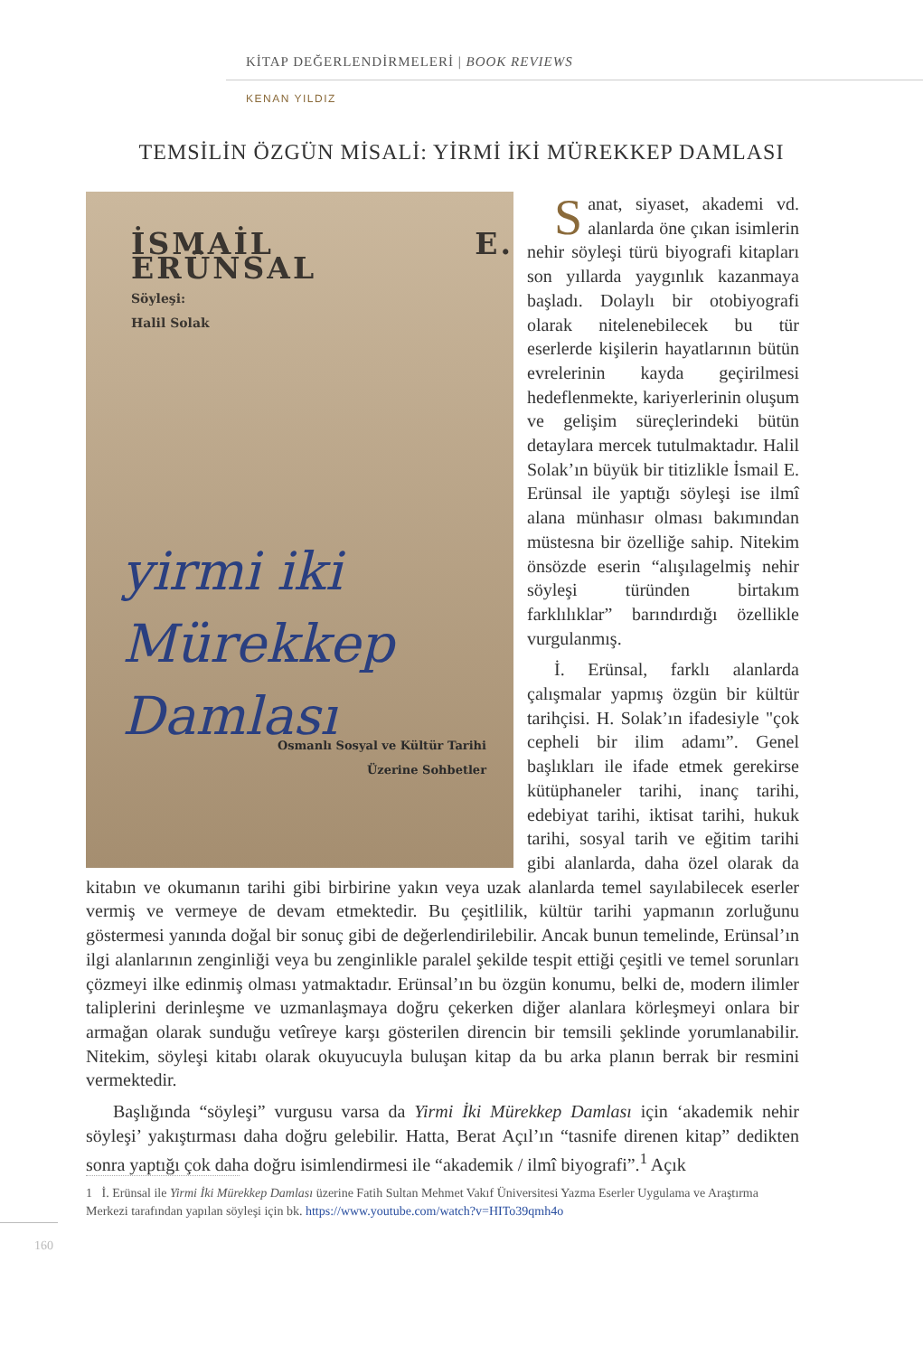KİTAP DEĞERLENDİRMELERİ | BOOK REVIEWS
KENAN YILDIZ
TEMSİLİN ÖZGÜN MİSALİ: YİRMİ İKİ MÜREKKEP DAMLASI
İSMAİL E. ERÜNSAL
Söyleşi:
Halil Solak
yirmi iki
Mürekkep
Damlası
Osmanlı Sosyal ve Kültür Tarihi
Üzerine Sohbetler
Sanat, siyaset, akademi vd. alanlarda öne çıkan isimlerin nehir söyleşi türü biyografi kitapları son yıllarda yaygınlık kazanmaya başladı. Dolaylı bir otobiyografi olarak nitelenebilecek bu tür eserlerde kişilerin hayatlarının bütün evrelerinin kayda geçirilmesi hedeflenmekte, kariyerlerinin oluşum ve gelişim süreçlerindeki bütün detaylara mercek tutulmaktadır. Halil Solak’ın büyük bir titizlikle İsmail E. Erünsal ile yaptığı söyleşi ise ilmî alana münhasır olması bakımından müstesna bir özelliğe sahip. Nitekim önsözde eserin “alışılagelmiş nehir söyleşi türünden birtakım farklılıklar” barındırdığı özellikle vurgulanmış.
İ. Erünsal, farklı alanlarda çalışmalar yapmış özgün bir kültür tarihçisi. H. Solak’ın ifadesiyle "çok cepheli bir ilim adamı”. Genel başlıkları ile ifade etmek gerekirse kütüphaneler tarihi, inanç tarihi, edebiyat tarihi, iktisat tarihi, hukuk tarihi, sosyal tarih ve eğitim tarihi gibi alanlarda, daha özel olarak da kitabın ve okumanın tarihi gibi birbirine yakın veya uzak alanlarda temel sayılabilecek eserler vermiş ve vermeye de devam etmektedir. Bu çeşitlilik, kültür tarihi yapmanın zorluğunu göstermesi yanında doğal bir sonuç gibi de değerlendirilebilir. Ancak bunun temelinde, Erünsal’ın ilgi alanlarının zenginliği veya bu zenginlikle paralel şekilde tespit ettiği çeşitli ve temel sorunları çözmeyi ilke edinmiş olması yatmaktadır. Erünsal’ın bu özgün konumu, belki de, modern ilimler taliplerini derinleşme ve uzmanlaşmaya doğru çekerken diğer alanlara körleşmeyi onlara bir armağan olarak sunduğu vetîreye karşı gösterilen direncin bir temsili şeklinde yorumlanabilir. Nitekim, söyleşi kitabı olarak okuyucuyla buluşan kitap da bu arka planın berrak bir resmini vermektedir.
Başlığında “söyleşi” vurgusu varsa da Yirmi İki Mürekkep Damlası için ‘akademik nehir söyleşi’ yakıştırması daha doğru gelebilir. Hatta, Berat Açıl’ın “tasnife direnen kitap” dedikten sonra yaptığı çok daha doğru isimlendirmesi ile “akademik / ilmî biyografi”.<sup>1</sup> Açık
1 İ. Erünsal ile Yirmi İki Mürekkep Damlası üzerine Fatih Sultan Mehmet Vakıf Üniversitesi Yazma Eserler Uygulama ve Araştırma Merkezi tarafından yapılan söyleşi için bk. https://www.youtube.com/watch?v=HITo39qmh4o
160